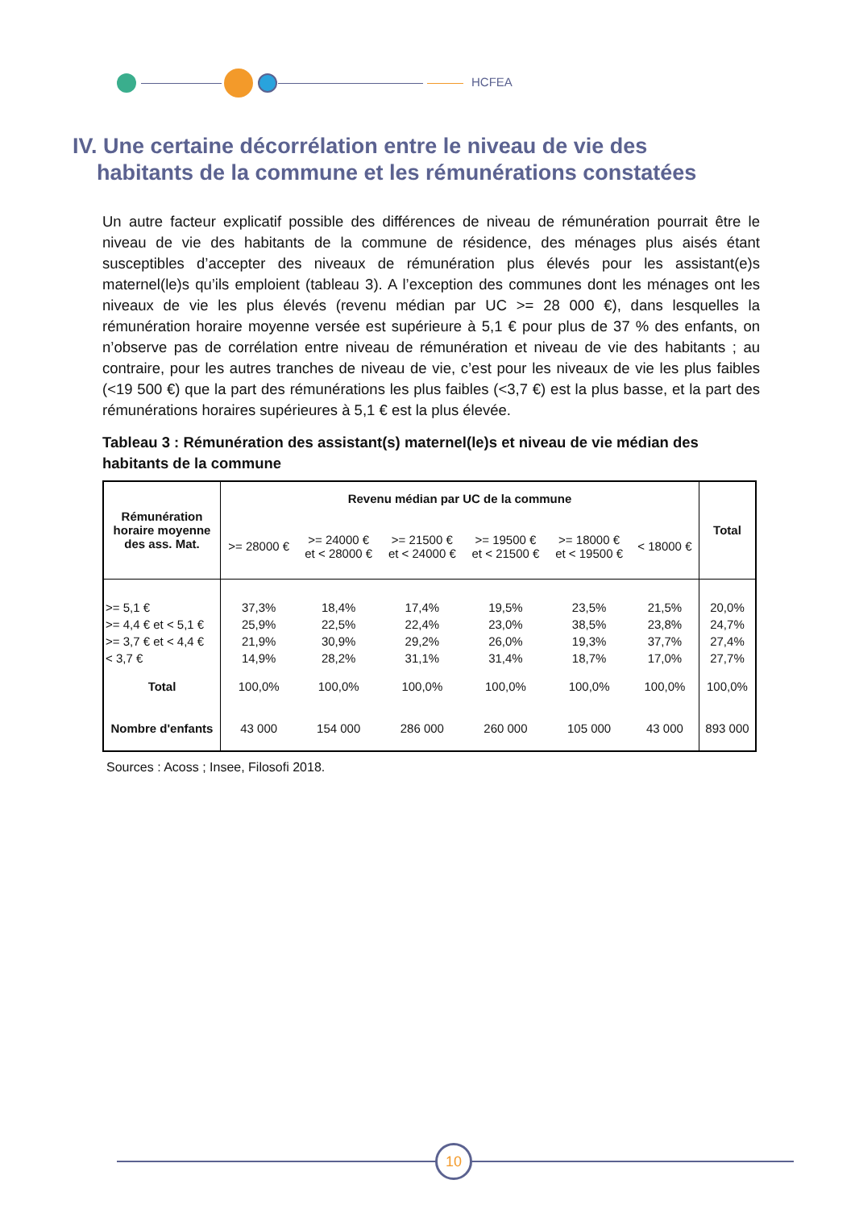HCFEA
IV. Une certaine décorrélation entre le niveau de vie des
habitants de la commune et les rémunérations constatées
Un autre facteur explicatif possible des différences de niveau de rémunération pourrait être le niveau de vie des habitants de la commune de résidence, des ménages plus aisés étant susceptibles d’accepter des niveaux de rémunération plus élevés pour les assistant(e)s maternel(le)s qu’ils emploient (tableau 3). A l’exception des communes dont les ménages ont les niveaux de vie les plus élevés (revenu médian par UC >= 28 000 €), dans lesquelles la rémunération horaire moyenne versée est supérieure à 5,1 € pour plus de 37 % des enfants, on n’observe pas de corrélation entre niveau de rémunération et niveau de vie des habitants ; au contraire, pour les autres tranches de niveau de vie, c’est pour les niveaux de vie les plus faibles (<19 500 €) que la part des rémunérations les plus faibles (<3,7 €) est la plus basse, et la part des rémunérations horaires supérieures à 5,1 € est la plus élevée.
Tableau 3 : Rémunération des assistant(s) maternel(le)s et niveau de vie médian des habitants de la commune
| Rémunération horaire moyenne des ass. Mat. | Revenu médian par UC de la commune | | | | | | Total |
| --- | --- | --- | --- | --- | --- | --- | --- |
| | >= 28000 € | >= 24000 € et < 28000 € | >= 21500 € et < 24000 € | >= 19500 € et < 21500 € | >= 18000 € et < 19500 € | < 18000 € | |
| >= 5,1 € | 37,3% | 18,4% | 17,4% | 19,5% | 23,5% | 21,5% | 20,0% |
| >= 4,4 € et < 5,1 € | 25,9% | 22,5% | 22,4% | 23,0% | 38,5% | 23,8% | 24,7% |
| >= 3,7 € et < 4,4 € | 21,9% | 30,9% | 29,2% | 26,0% | 19,3% | 37,7% | 27,4% |
| < 3,7 € | 14,9% | 28,2% | 31,1% | 31,4% | 18,7% | 17,0% | 27,7% |
| Total | 100,0% | 100,0% | 100,0% | 100,0% | 100,0% | 100,0% | 100,0% |
| Nombre d'enfants | 43 000 | 154 000 | 286 000 | 260 000 | 105 000 | 43 000 | 893 000 |
Sources : Acoss ; Insee, Filosofi 2018.
10